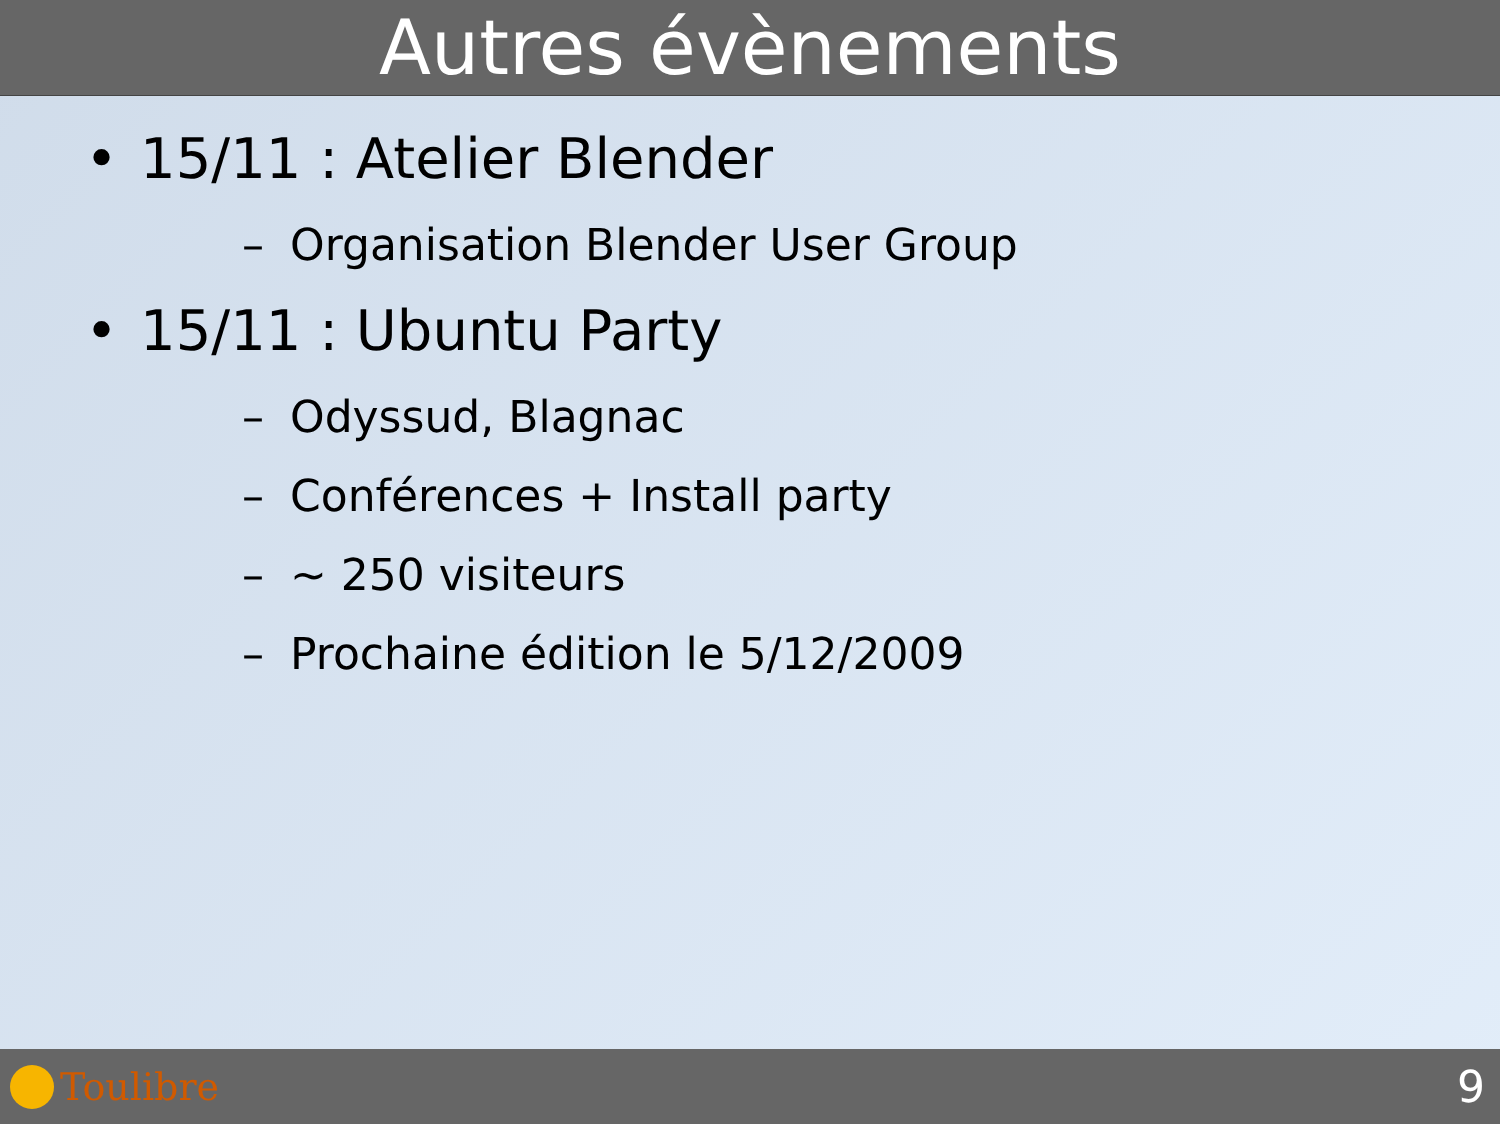Autres évènements
• 15/11 : Atelier Blender
– Organisation Blender User Group
• 15/11 : Ubuntu Party
– Odyssud, Blagnac
– Conférences + Install party
– ~ 250 visiteurs
– Prochaine édition le 5/12/2009
Toulibre
9